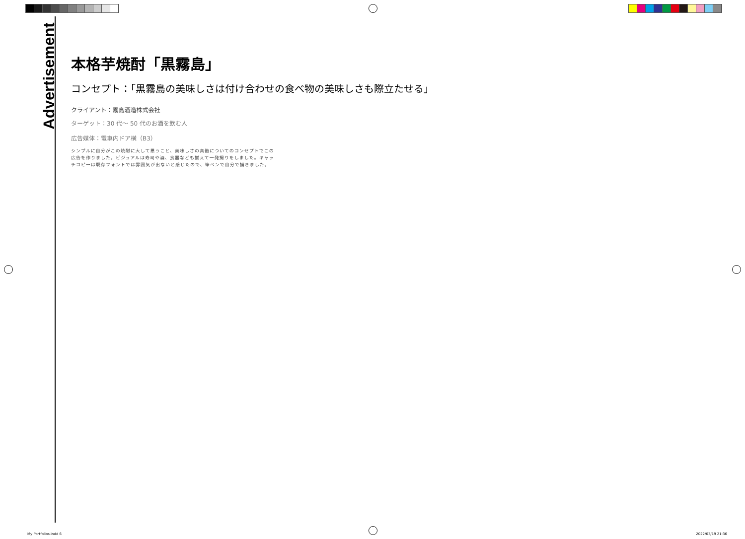Advertisement
本格芋焼酎「黒霧島」
コンセプト：「黒霧島の美味しさは付け合わせの食べ物の美味しさも際立たせる」
クライアント：霧島酒造株式会社
ターゲット：30 代～ 50 代のお酒を飲む人
広告媒体：電車内ドア横（B3）
シンプルに自分がこの焼酎に大して思うこと、美味しさの真髄についてのコンセプトでこの広告を作りました。ビジュアルは寿司や酒、食器なども揃えて一発撮りをしました。キャッチコピーは既存フォントでは雰囲気が出ないと感じたので、筆ペンで自分で描きました。
My Portfolios.indd 6 2022/03/19 21:36